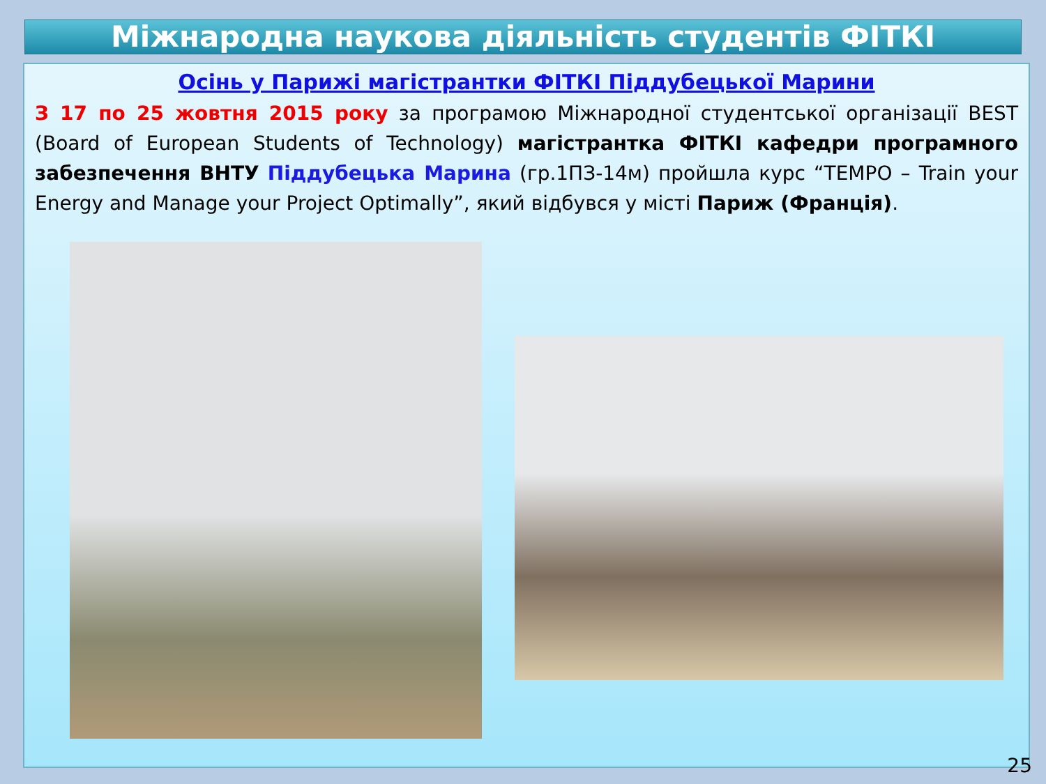Міжнародна наукова діяльність студентів ФІТКІ
Осінь у Парижі магістрантки ФІТКІ Піддубецької Марини
З 17 по 25 жовтня 2015 року за програмою Міжнародної студентської організації BEST (Board of European Students of Technology) магістрантка ФІТКІ кафедри програмного забезпечення ВНТУ Піддубецька Марина (гр.1ПЗ-14м) пройшла курс “TEMPO – Train your Energy and Manage your Project Optimally”, який відбувся у місті Париж (Франція).
25